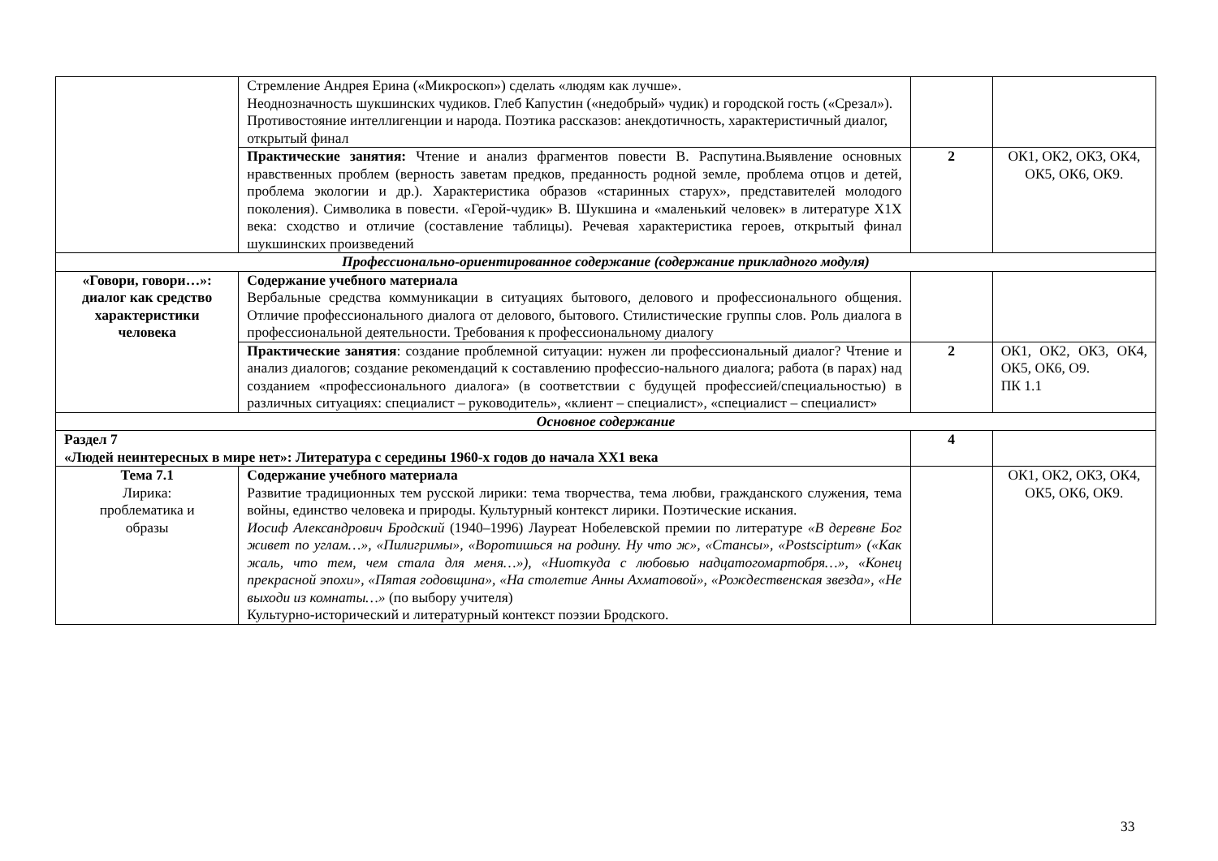| | Стремление Андрея Ерина («Микроскоп») сделать «людям как лучше». Неоднозначность шукшинских чудиков. Глеб Капустин («недобрый» чудик) и городской гость («Срезал»). Противостояние интеллигенции и народа. Поэтика рассказов: анекдотичность, характеристичный диалог, открытый финал | | |
| | Практические занятия: Чтение и анализ фрагментов повести В. Распутина.Выявление основных нравственных проблем (верность заветам предков, преданность родной земле, проблема отцов и детей, проблема экологии и др.). Характеристика образов «старинных старух», представителей молодого поколения). Символика в повести. «Герой-чудик» В. Шукшина и «маленький человек» в литературе Х1Х века: сходство и отличие (составление таблицы). Речевая характеристика героев, открытый финал шукшинских произведений | 2 | ОК1, ОК2, ОК3, ОК4, ОК5, ОК6, ОК9. |
| Профессионально-ориентированное содержание (содержание прикладного модуля) | | | |
| «Говори, говори…»: диалог как средство характеристики человека | Содержание учебного материала Вербальные средства коммуникации в ситуациях бытового, делового и профессионального общения. Отличие профессионального диалога от делового, бытового. Стилистические группы слов. Роль диалога в профессиональной деятельности. Требования к профессиональному диалогу | | |
| | Практические занятия : создание проблемной ситуации: нужен ли профессиональный диалог? Чтение и анализ диалогов; создание рекомендаций к составлению профессио-нального диалога; работа (в парах) над созданием «профессионального диалога» (в соответствии с будущей профессией/специальностью) в различных ситуациях: специалист – руководитель», «клиент – специалист», «специалист – специалист» | 2 | ОК1, ОК2, ОК3, ОК4, ОК5, ОК6, О9. ПК 1.1 |
| Основное содержание | | | |
| Раздел 7 «Людей неинтересных в мире нет»: Литература с середины 1960-х годов до начала ХХ1 века | | 4 | |
| Тема 7.1 Лирика: проблематика и образы | Содержание учебного материала Развитие традиционных тем русской лирики: тема творчества, тема любви, гражданского служения, тема войны, единство человека и природы. Культурный контекст лирики. Поэтические искания. Иосиф Александрович Бродский (1940–1996) Лауреат Нобелевской премии по литературе «В деревне Бог живет по углам…», «Пилигримы», «Воротишься на родину. Ну что ж», «Стансы», «Postsciptum» («Как жаль, что тем, чем стала для меня…»), «Ниоткуда с любовью надцатогомартобря…», «Конец прекрасной эпохи», «Пятая годовщина», «На столетие Анны Ахматовой», «Рождественская звезда», «Не выходи из комнаты…» (по выбору учителя) Культурно-исторический и литературный контекст поэзии Бродского. | | ОК1, ОК2, ОК3, ОК4, ОК5, ОК6, ОК9. |
33